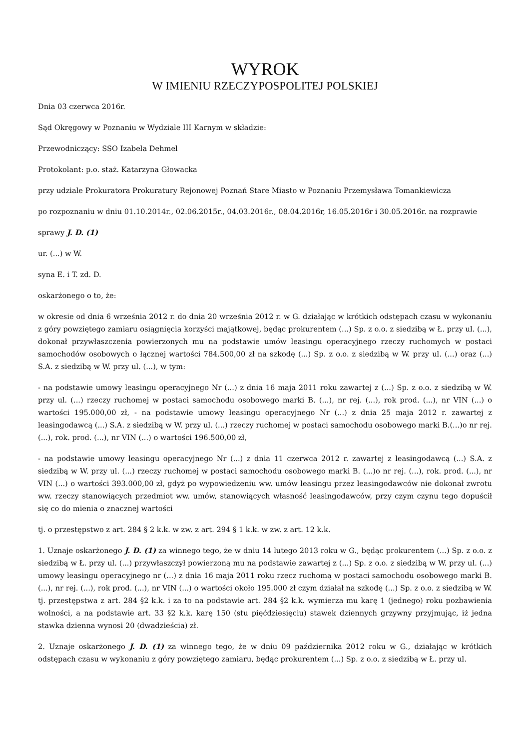WYROK
W IMIENIU RZECZYPOSPOLITEJ POLSKIEJ
Dnia 03 czerwca 2016r.
Sąd Okręgowy w Poznaniu w Wydziale III Karnym w składzie:
Przewodniczący: SSO Izabela Dehmel
Protokolant: p.o. staż. Katarzyna Głowacka
przy udziale Prokuratora Prokuratury Rejonowej Poznań Stare Miasto w Poznaniu Przemysława Tomankiewicza
po rozpoznaniu w dniu 01.10.2014r., 02.06.2015r., 04.03.2016r., 08.04.2016r, 16.05.2016r i 30.05.2016r. na rozprawie
sprawy J. D. (1)
ur. (...) w W.
syna E. i T. zd. D.
oskarżonego o to, że:
w okresie od dnia 6 września 2012 r. do dnia 20 września 2012 r. w G. działając w krótkich odstępach czasu w wykonaniu z góry powziętego zamiaru osiągnięcia korzyści majątkowej, będąc prokurentem (...) Sp. z o.o. z siedzibą w Ł. przy ul. (...), dokonał przywłaszczenia powierzonych mu na podstawie umów leasingu operacyjnego rzeczy ruchomych w postaci samochodów osobowych o łącznej wartości 784.500,00 zł na szkodę (...) Sp. z o.o. z siedzibą w W. przy ul. (...) oraz (...) S.A. z siedzibą w W. przy ul. (...), w tym:
- na podstawie umowy leasingu operacyjnego Nr (...) z dnia 16 maja 2011 roku zawartej z (...) Sp. z o.o. z siedzibą w W. przy ul. (...) rzeczy ruchomej w postaci samochodu osobowego marki B. (...), nr rej. (...), rok prod. (...), nr VIN (...) o wartości 195.000,00 zł, - na podstawie umowy leasingu operacyjnego Nr (...) z dnia 25 maja 2012 r. zawartej z leasingodawcą (...) S.A. z siedzibą w W. przy ul. (...) rzeczy ruchomej w postaci samochodu osobowego marki B.(...)o nr rej. (...), rok. prod. (...), nr VIN (...) o wartości 196.500,00 zł,
- na podstawie umowy leasingu operacyjnego Nr (...) z dnia 11 czerwca 2012 r. zawartej z leasingodawcą (...) S.A. z siedzibą w W. przy ul. (...) rzeczy ruchomej w postaci samochodu osobowego marki B. (...)o nr rej. (...), rok. prod. (...), nr VIN (...) o wartości 393.000,00 zł, gdyż po wypowiedzeniu ww. umów leasingu przez leasingodawców nie dokonał zwrotu ww. rzeczy stanowiących przedmiot ww. umów, stanowiących własność leasingodawców, przy czym czynu tego dopuścił się co do mienia o znacznej wartości
tj. o przestępstwo z art. 284 § 2 k.k. w zw. z art. 294 § 1 k.k. w zw. z art. 12 k.k.
1. Uznaje oskarżonego J. D. (1) za winnego tego, że w dniu 14 lutego 2013 roku w G., będąc prokurentem (...) Sp. z o.o. z siedzibą w Ł. przy ul. (...) przywłaszczył powierzoną mu na podstawie zawartej z (...) Sp. z o.o. z siedzibą w W. przy ul. (...) umowy leasingu operacyjnego nr (...) z dnia 16 maja 2011 roku rzecz ruchomą w postaci samochodu osobowego marki B. (...), nr rej. (...), rok prod. (...), nr VIN (...) o wartości około 195.000 zł czym działał na szkodę (...) Sp. z o.o. z siedzibą w W. tj. przestępstwa z art. 284 §2 k.k. i za to na podstawie art. 284 §2 k.k. wymierza mu karę 1 (jednego) roku pozbawienia wolności, a na podstawie art. 33 §2 k.k. karę 150 (stu pięćdziesięciu) stawek dziennych grzywny przyjmując, iż jedna stawka dzienna wynosi 20 (dwadzieścia) zł.
2. Uznaje oskarżonego J. D. (1) za winnego tego, że w dniu 09 października 2012 roku w G., działając w krótkich odstępach czasu w wykonaniu z góry powziętego zamiaru, będąc prokurentem (...) Sp. z o.o. z siedzibą w Ł. przy ul.